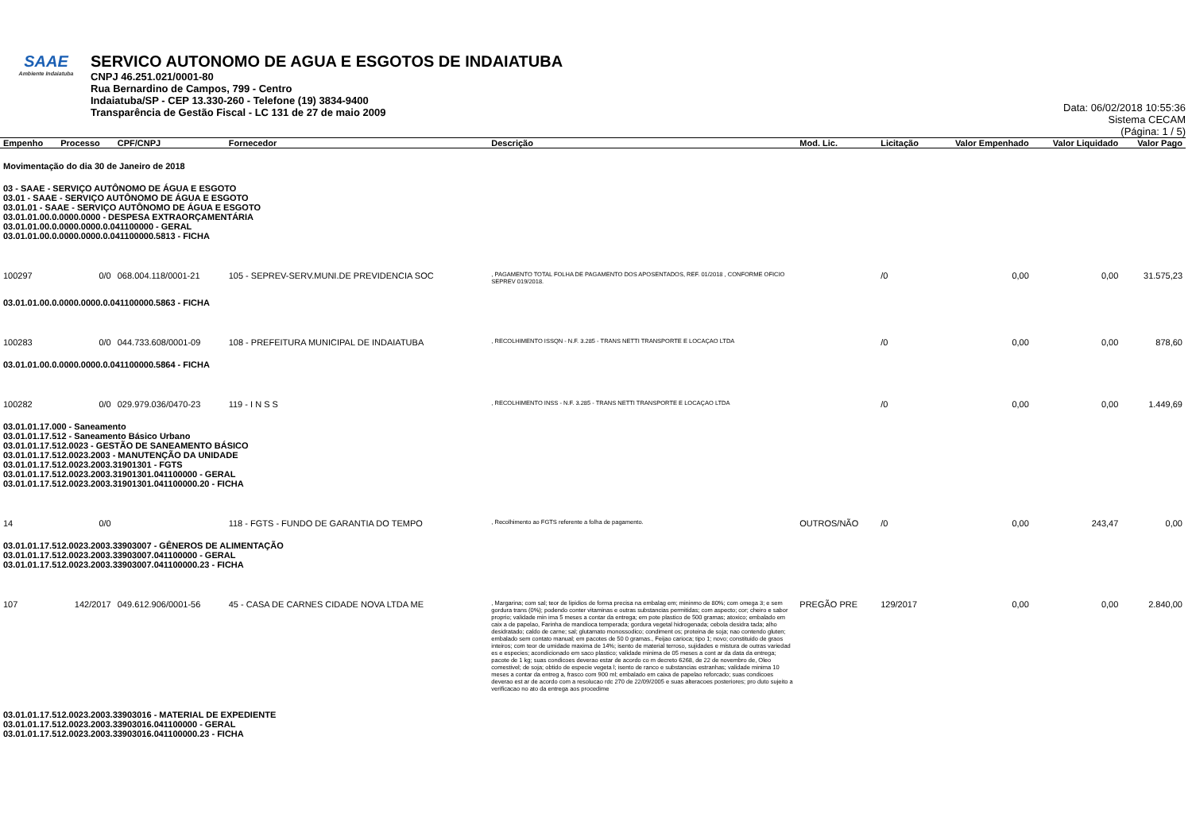SAAE
Ambiente Indaiatuba
SERVICO AUTONOMO DE AGUA E ESGOTOS DE INDAIATUBA
CNPJ 46.251.021/0001-80
Rua Bernardino de Campos, 799 - Centro
Indaiatuba/SP - CEP 13.330-260 - Telefone (19) 3834-9400
Transparência de Gestão Fiscal - LC 131 de 27 de maio 2009
Data: 06/02/2018 10:55:36
Sistema CECAM
(Página: 1 / 5)
| Empenho | Processo | CPF/CNPJ | Fornecedor | Descrição | Mod. Lic. | Licitação | Valor Empenhado | Valor Liquidado | Valor Pago |
| --- | --- | --- | --- | --- | --- | --- | --- | --- | --- |
| Movimentação do dia 30 de Janeiro de 2018 | | | | | | | | | |
| 03 - SAAE - SERVIÇO AUTÔNOMO DE ÁGUA E ESGOTO 03.01 - SAAE - SERVIÇO AUTÔNOMO DE ÁGUA E ESGOTO 03.01.01 - SAAE - SERVIÇO AUTÔNOMO DE ÁGUA E ESGOTO 03.01.01.00.0.0000.0000 - DESPESA EXTRAORÇAMENTÁRIA 03.01.01.00.0.0000.0000.0.041100000 - GERAL 03.01.01.00.0.0000.0000.0.041100000.5813 - FICHA | | | | | | | | | |
| 100297 | 0/0 | 068.004.118/0001-21 | 105 - SEPREV-SERV.MUNI.DE PREVIDENCIA SOC | , PAGAMENTO TOTAL FOLHA DE PAGAMENTO DOS APOSENTADOS, REF. 01/2018 , CONFORME OFICIO SEPREV 019/2018. | | /0 | 0,00 | 0,00 | 31.575,23 |
| 03.01.01.00.0.0000.0000.0.041100000.5863 - FICHA | | | | | | | | | |
| 100283 | 0/0 | 044.733.608/0001-09 | 108 - PREFEITURA MUNICIPAL DE INDAIATUBA | , RECOLHIMENTO ISSQN - N.F. 3.285 - TRANS NETTI TRANSPORTE E LOCAÇAO LTDA | | /0 | 0,00 | 0,00 | 878,60 |
| 03.01.01.00.0.0000.0000.0.041100000.5864 - FICHA | | | | | | | | | |
| 100282 | 0/0 | 029.979.036/0470-23 | 119 - I N S S | , RECOLHIMENTO INSS - N.F. 3.285 - TRANS NETTI TRANSPORTE E LOCAÇAO LTDA | | /0 | 0,00 | 0,00 | 1.449,69 |
| 03.01.01.17.000 - Saneamento 03.01.01.17.512 - Saneamento Básico Urbano 03.01.01.17.512.0023 - GESTÃO DE SANEAMENTO BÁSICO 03.01.01.17.512.0023.2003 - MANUTENÇÃO DA UNIDADE 03.01.01.17.512.0023.2003.31901301 - FGTS 03.01.01.17.512.0023.2003.31901301.041100000 - GERAL 03.01.01.17.512.0023.2003.31901301.041100000.20 - FICHA | | | | | | | | | |
| 14 | 0/0 | | 118 - FGTS - FUNDO DE GARANTIA DO TEMPO | , Recolhimento ao FGTS referente a folha de pagamento. | OUTROS/NÃO | /0 | 0,00 | 243,47 | 0,00 |
| 03.01.01.17.512.0023.2003.33903007 - GÊNEROS DE ALIMENTAÇÃO 03.01.01.17.512.0023.2003.33903007.041100000 - GERAL 03.01.01.17.512.0023.2003.33903007.041100000.23 - FICHA | | | | | | | | | |
| 107 | 142/2017 | 049.612.906/0001-56 | 45 - CASA DE CARNES CIDADE NOVA LTDA ME | , Margarina; com sal; teor de lipidios de forma precisa na embalag em; mininmo de 80%; com omega 3; e sem gordura trans (0%); podendo conter vitaminas e outras substancias permitidas; com aspecto; cor; cheiro e sabor proprio; validade min ima 5 meses a contar da entrega; em pote plastico de 500 gramas; atoxico; embalado em caix a de papelao, Farinha de mandioca temperada; gordura vegetal hidrogenada; cebola desidra tada; alho desidratado; caldo de carne; sal; glutamato monossodico; condiment os; proteina de soja; nao contendo gluten; embalado sem contato manual; em pacotes de 50 0 gramas., Feijao carioca; tipo 1; novo; constituido de graos inteiros; com teor de umidade maxima de 14%; isento de material terroso, sujidades e mistura de outras variedad es e especies; acondicionado em saco plastico; validade minima de 05 meses a cont ar da data da entrega; pacote de 1 kg; suas condicoes deverao estar de acordo co m decreto 6268, de 22 de novembro de, Oleo comestivel; de soja; obtido de especie vegeta l; isento de ranco e substancias estranhas; validade minima 10 meses a contar da entreg a, frasco com 900 ml; embalado em caixa de papelao reforcado; suas condicoes deverao est ar de acordo com a resolucao rdc 270 de 22/09/2005 e suas alteracoes posteriores; pro duto sujeito a verificacao no ato da entrega aos procedime | PREGÃO PRE | 129/2017 | 0,00 | 0,00 | 2.840,00 |
| 03.01.01.17.512.0023.2003.33903016 - MATERIAL DE EXPEDIENTE 03.01.01.17.512.0023.2003.33903016.041100000 - GERAL 03.01.01.17.512.0023.2003.33903016.041100000.23 - FICHA | | | | | | | | | |